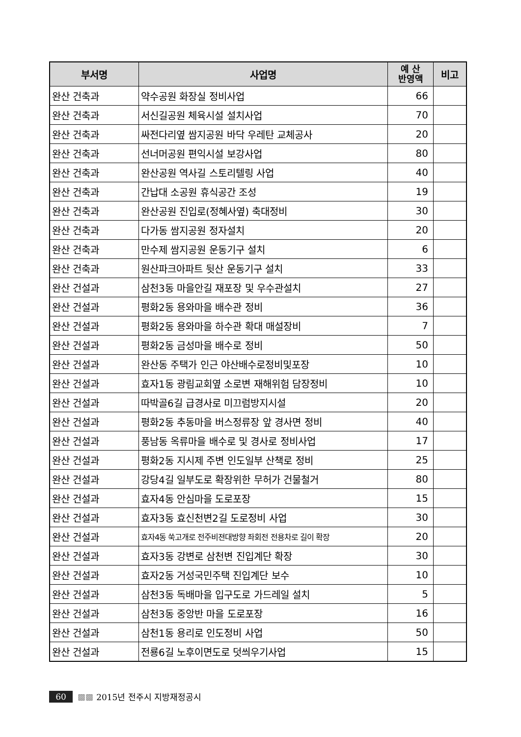| 부서명 | 사업명 | 예 산 반영액 | 비고 |
| --- | --- | --- | --- |
| 완산 건축과 | 약수공원 화장실 정비사업 | 66 | |
| 완산 건축과 | 서신길공원 체육시설 설치사업 | 70 | |
| 완산 건축과 | 싸전다리옆 쌈지공원 바닥 우레탄 교체공사 | 20 | |
| 완산 건축과 | 선너머공원 편익시설 보강사업 | 80 | |
| 완산 건축과 | 완산공원 역사길 스토리텔링 사업 | 40 | |
| 완산 건축과 | 간납대 소공원 휴식공간 조성 | 19 | |
| 완산 건축과 | 완산공원 진입로(정혜사옆) 축대정비 | 30 | |
| 완산 건축과 | 다가동 쌈지공원 정자설치 | 20 | |
| 완산 건축과 | 만수제 쌈지공원 운동기구 설치 | 6 | |
| 완산 건축과 | 원산파크아파트 뒷산 운동기구 설치 | 33 | |
| 완산 건설과 | 삼천3동 마을안길 재포장 및 우수관설치 | 27 | |
| 완산 건설과 | 평화2동 용와마을 배수관 정비 | 36 | |
| 완산 건설과 | 평화2동 용와마을 하수관 확대 매설장비 | 7 | |
| 완산 건설과 | 평화2동 금성마을 배수로 정비 | 50 | |
| 완산 건설과 | 완산동 주택가 인근 야산배수로정비및포장 | 10 | |
| 완산 건설과 | 효자1동 광림교회옆 소로변 재해위험 담장정비 | 10 | |
| 완산 건설과 | 따박골6길 급경사로 미끄럼방지시설 | 20 | |
| 완산 건설과 | 평화2동 추동마을 버스정류장 앞 경사면 정비 | 40 | |
| 완산 건설과 | 풍남동 옥류마을 배수로 및 경사로 정비사업 | 17 | |
| 완산 건설과 | 평화2동 지시제 주변 인도일부 산책로 정비 | 25 | |
| 완산 건설과 | 강당4길 일부도로 확장위한 무허가 건물철거 | 80 | |
| 완산 건설과 | 효자4동 안심마을 도로포장 | 15 | |
| 완산 건설과 | 효자3동 효신천변2길 도로정비 사업 | 30 | |
| 완산 건설과 | 효자4동 쑥고개로 전주비젼대방향 좌회전 전용차로 길이 확장 | 20 | |
| 완산 건설과 | 효자3동 강변로 삼천변 진입계단 확장 | 30 | |
| 완산 건설과 | 효자2동 거성국민주택 진입계단 보수 | 10 | |
| 완산 건설과 | 삼천3동 독배마을 입구도로 가드레일 설치 | 5 | |
| 완산 건설과 | 삼천3동 중앙반 마을 도로포장 | 16 | |
| 완산 건설과 | 삼천1동 용리로 인도정비 사업 | 50 | |
| 완산 건설과 | 전룡6길 노후이면도로 덧씌우기사업 | 15 | |
60 ▩▩ 2015년 전주시 지방재정공시